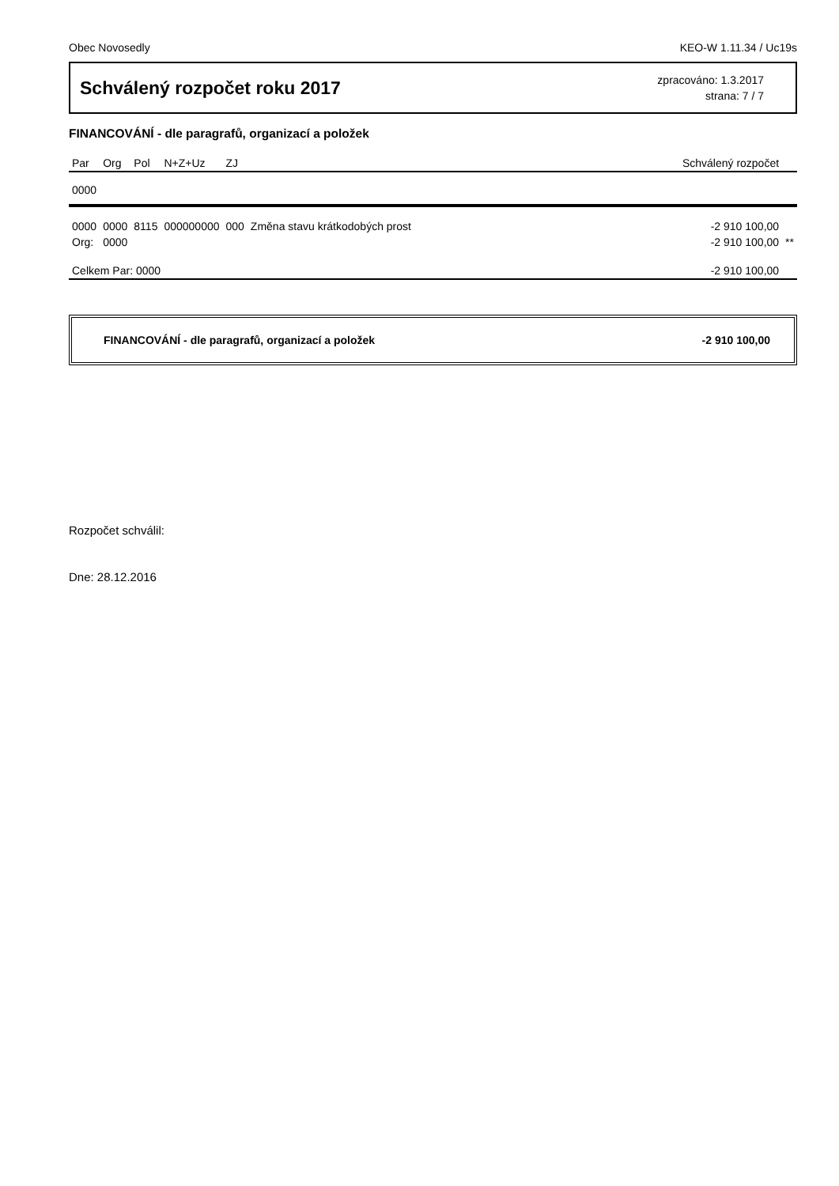Obec Novosedly KEO-W 1.11.34 / Uc19s
Schválený rozpočet roku 2017
zpracováno: 1.3.2017
strana: 7 / 7
FINANCOVÁNÍ - dle paragrafů, organizací a položek
| Par | Org | Pol | N+Z+Uz | ZJ | | Schválený rozpočet | |
| --- | --- | --- | --- | --- | --- | --- | --- |
| 0000 | | | | | | | |
| 0000 | 0000 | 8115 | 000000000 | 000 | Změna stavu krátkodobých prost | -2 910 100,00 | |
| Org: | 0000 | | | | | -2 910 100,00 | ** |
| Celkem Par: 0000 | | | | | | -2 910 100,00 | |
FINANCOVÁNÍ - dle paragrafů, organizací a položek -2 910 100,00
Rozpočet schválil:
Dne: 28.12.2016